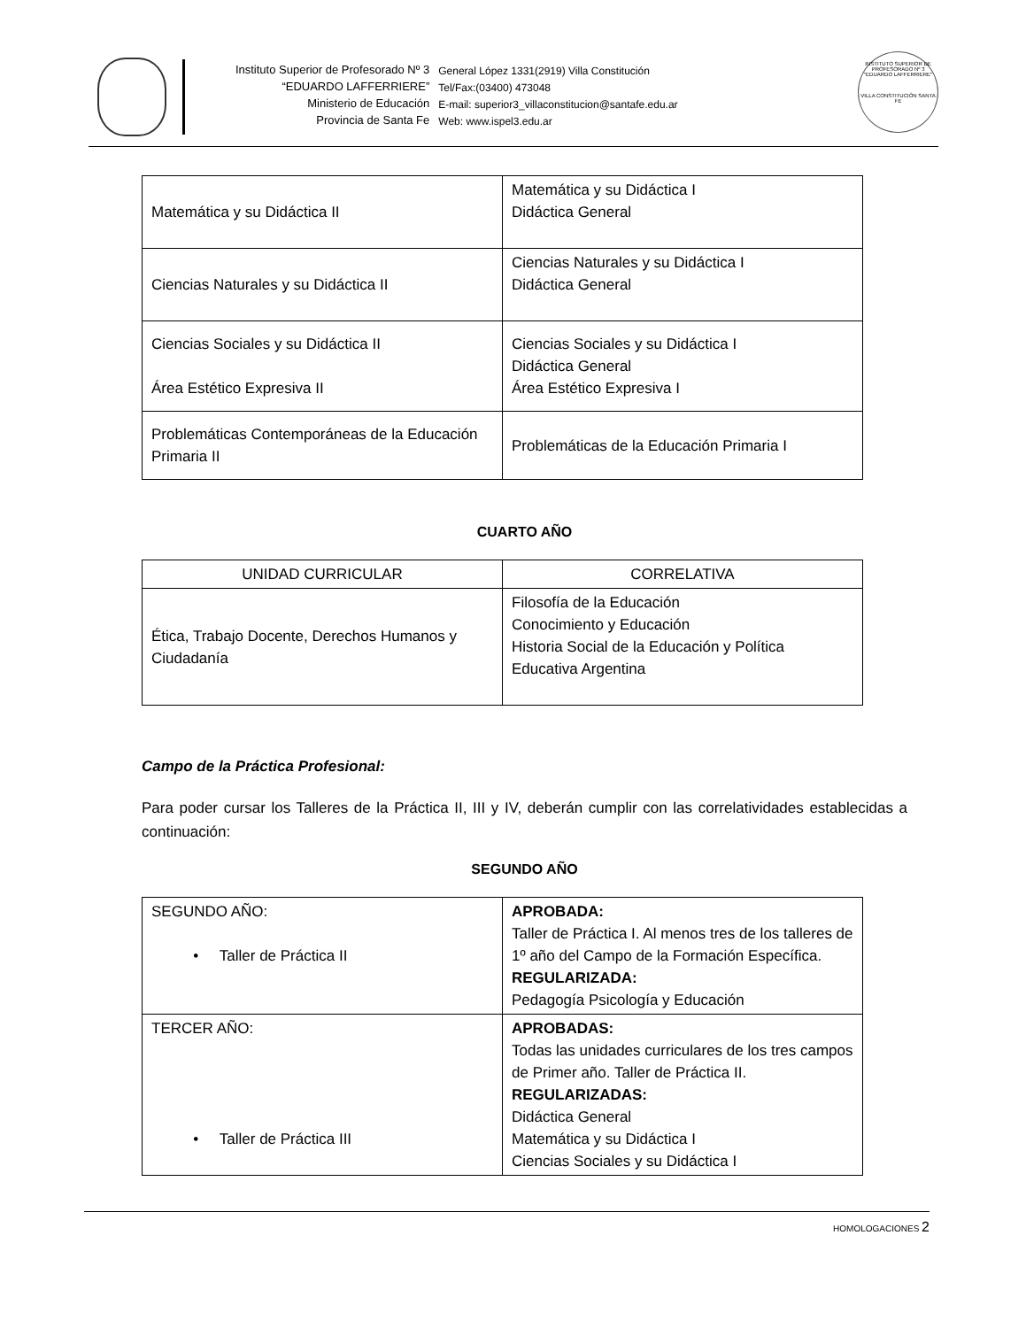Instituto Superior de Profesorado Nº 3
“EDUARDO LAFFERRIERE”
Ministerio de Educación
Provincia de Santa Fe
General López 1331(2919) Villa Constitución
Tel/Fax:(03400) 473048
E-mail: superior3_villaconstitucion@santafe.edu.ar
Web: www.ispel3.edu.ar
INSTITUTO SUPERIOR DE PROFESORADO Nº 3 "EDUARDO LAFFERRIERE"
VILLA CONSTITUCIÓN SANTA FE
| Matemática y su Didáctica II | Matemática y su Didáctica I Didáctica General |
| Ciencias Naturales y su Didáctica II | Ciencias Naturales y su Didáctica I Didáctica General |
| Ciencias Sociales y su Didáctica II Área Estético Expresiva II | Ciencias Sociales y su Didáctica I Didáctica General Área Estético Expresiva I |
| Problemáticas Contemporáneas de la Educación Primaria II | Problemáticas de la Educación Primaria I |
CUARTO AÑO
| UNIDAD CURRICULAR | CORRELATIVA |
| Ética, Trabajo Docente, Derechos Humanos y Ciudadanía | Filosofía de la Educación Conocimiento y Educación Historia Social de la Educación y Política Educativa Argentina |
Campo de la Práctica Profesional:
Para poder cursar los Talleres de la Práctica II, III y IV, deberán cumplir con las correlatividades establecidas a continuación:
SEGUNDO AÑO
| SEGUNDO AÑO: • Taller de Práctica II | APROBADA: Taller de Práctica I. Al menos tres de los talleres de 1º año del Campo de la Formación Específica. REGULARIZADA: Pedagogía Psicología y Educación |
| TERCER AÑO: • Taller de Práctica III | APROBADAS: Todas las unidades curriculares de los tres campos de Primer año. Taller de Práctica II. REGULARIZADAS: Didáctica General Matemática y su Didáctica I Ciencias Sociales y su Didáctica I |
HOMOLOGACIONES 2